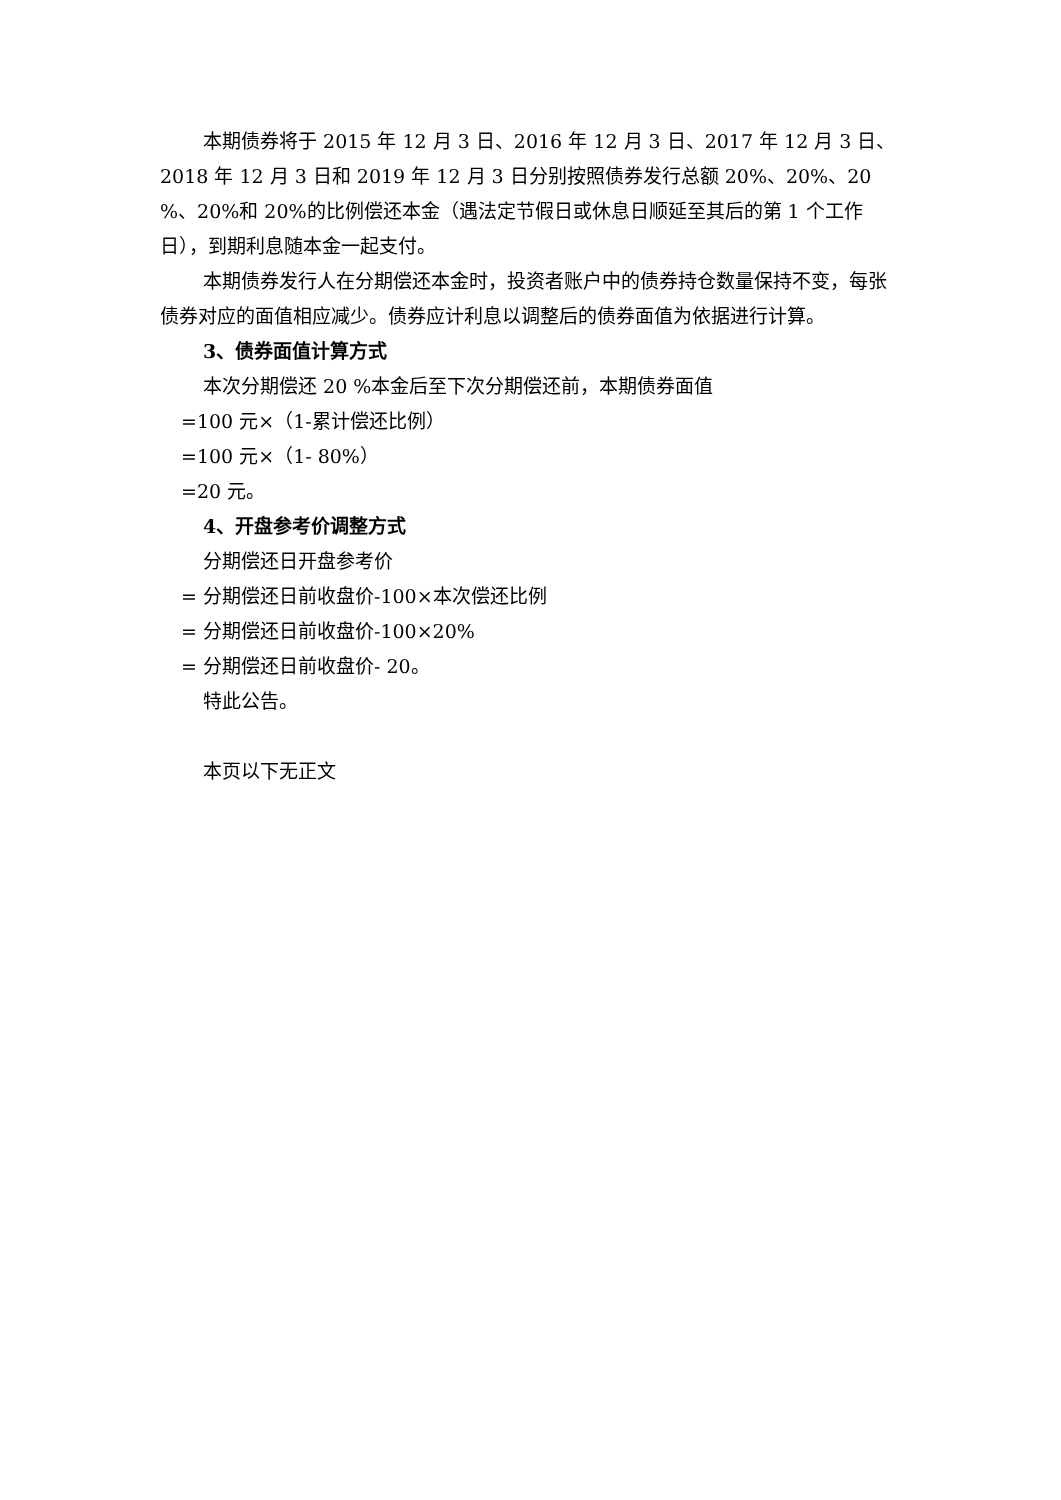本期债券将于 2015 年 12 月 3 日、2016 年 12 月 3 日、2017 年 12 月 3 日、2018 年 12 月 3 日和 2019 年 12 月 3 日分别按照债券发行总额 20%、20%、20 %、20%和 20%的比例偿还本金（遇法定节假日或休息日顺延至其后的第 1 个工作日），到期利息随本金一起支付。
本期债券发行人在分期偿还本金时，投资者账户中的债券持仓数量保持不变，每张债券对应的面值相应减少。债券应计利息以调整后的债券面值为依据进行计算。
3、债券面值计算方式
本次分期偿还 20 %本金后至下次分期偿还前，本期债券面值
=100 元×（1-累计偿还比例）
=100 元×（1- 80%）
=20 元。
4、开盘参考价调整方式
分期偿还日开盘参考价
= 分期偿还日前收盘价-100×本次偿还比例
= 分期偿还日前收盘价-100×20%
= 分期偿还日前收盘价- 20。
特此公告。
本页以下无正文